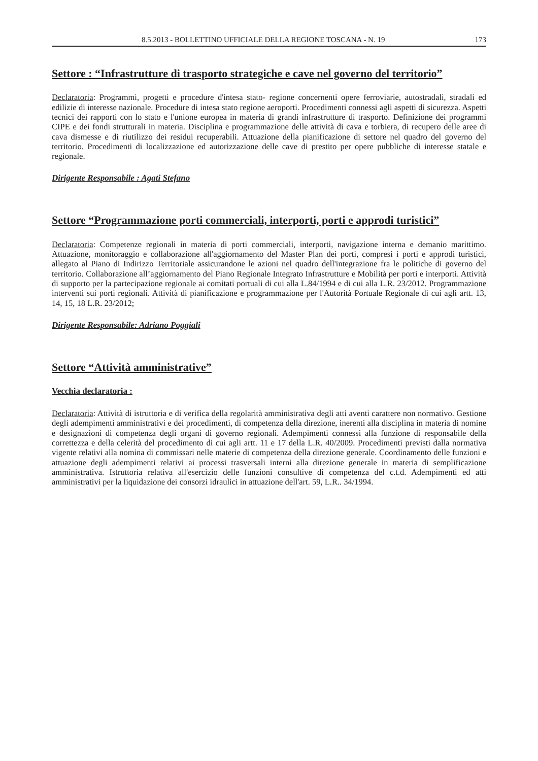8.5.2013 - BOLLETTINO UFFICIALE DELLA REGIONE TOSCANA - N. 19 173
Settore : “Infrastrutture di trasporto strategiche e cave nel governo del territorio”
Declaratoria: Programmi, progetti e procedure d'intesa stato- regione concernenti opere ferroviarie, autostradali, stradali ed edilizie di interesse nazionale. Procedure di intesa stato regione aeroporti. Procedimenti connessi agli aspetti di sicurezza. Aspetti tecnici dei rapporti con lo stato e l'unione europea in materia di grandi infrastrutture di trasporto. Definizione dei programmi CIPE e dei fondi strutturali in materia. Disciplina e programmazione delle attività di cava e torbiera, di recupero delle aree di cava dismesse e di riutilizzo dei residui recuperabili. Attuazione della pianificazione di settore nel quadro del governo del territorio. Procedimenti di localizzazione ed autorizzazione delle cave di prestito per opere pubbliche di interesse statale e regionale.
Dirigente Responsabile : Agati Stefano
Settore “Programmazione porti commerciali, interporti, porti e approdi turistici”
Declaratoria: Competenze regionali in materia di porti commerciali, interporti, navigazione interna e demanio marittimo. Attuazione, monitoraggio e collaborazione all'aggiornamento del Master Plan dei porti, compresi i porti e approdi turistici, allegato al Piano di Indirizzo Territoriale assicurandone le azioni nel quadro dell'integrazione fra le politiche di governo del territorio. Collaborazione all’aggiornamento del Piano Regionale Integrato Infrastrutture e Mobilità per porti e interporti. Attività di supporto per la partecipazione regionale ai comitati portuali di cui alla L.84/1994 e di cui alla L.R. 23/2012. Programmazione interventi sui porti regionali. Attività di pianificazione e programmazione per l'Autorità Portuale Regionale di cui agli artt. 13, 14, 15, 18 L.R. 23/2012;
Dirigente Responsabile: Adriano Poggiali
Settore “Attività amministrative”
Vecchia declaratoria :
Declaratoria: Attività di istruttoria e di verifica della regolarità amministrativa degli atti aventi carattere non normativo. Gestione degli adempimenti amministrativi e dei procedimenti, di competenza della direzione, inerenti alla disciplina in materia di nomine e designazioni di competenza degli organi di governo regionali. Adempimenti connessi alla funzione di responsabile della correttezza e della celerità del procedimento di cui agli artt. 11 e 17 della L.R. 40/2009. Procedimenti previsti dalla normativa vigente relativi alla nomina di commissari nelle materie di competenza della direzione generale. Coordinamento delle funzioni e attuazione degli adempimenti relativi ai processi trasversali interni alla direzione generale in materia di semplificazione amministrativa. Istruttoria relativa all'esercizio delle funzioni consultive di competenza del c.t.d. Adempimenti ed atti amministrativi per la liquidazione dei consorzi idraulici in attuazione dell'art. 59, L.R.. 34/1994.